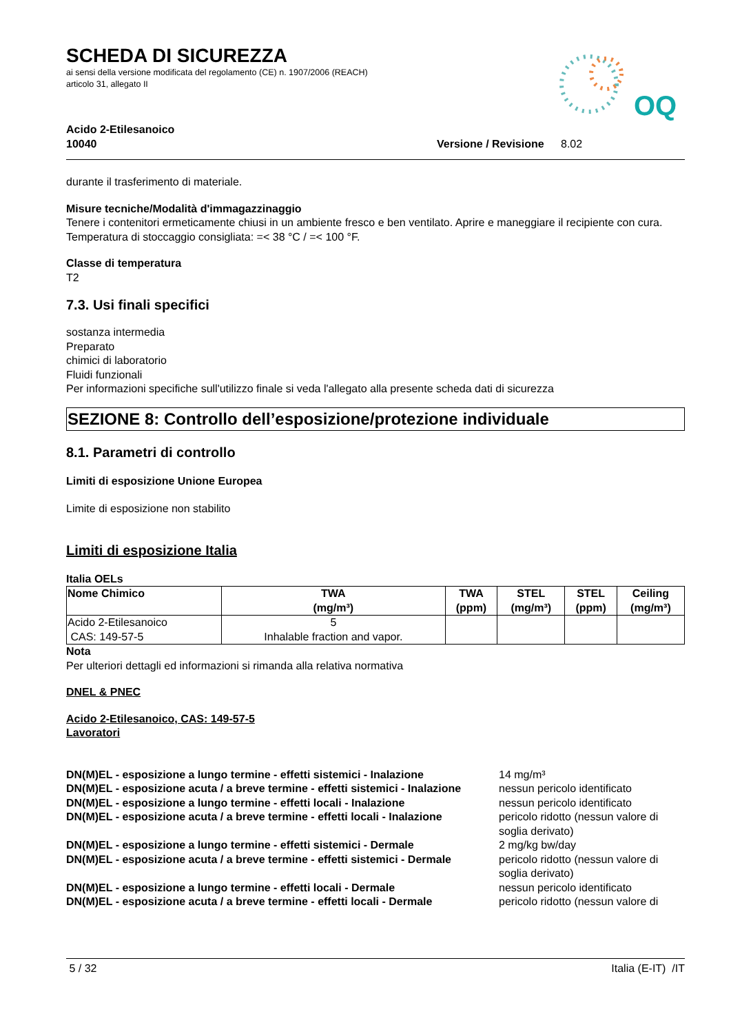SCHEDA DI SICUREZZA
ai sensi della versione modificata del regolamento (CE) n. 1907/2006 (REACH)
articolo 31, allegato II
OQ
Acido 2-Etilesanoico
10040 Versione / Revisione
8.02
durante il trasferimento di materiale.
Misure tecniche/Modalità d'immagazzinaggio
Tenere i contenitori ermeticamente chiusi in un ambiente fresco e ben ventilato. Aprire e maneggiare il recipiente con cura. Temperatura di stoccaggio consigliata: =< 38 °C / =< 100 °F.
Classe di temperatura
T2
7.3. Usi finali specifici
sostanza intermedia
Preparato
chimici di laboratorio
Fluidi funzionali
Per informazioni specifiche sull'utilizzo finale si veda l'allegato alla presente scheda dati di sicurezza
SEZIONE 8: Controllo dell’esposizione/protezione individuale
8.1. Parametri di controllo
Limiti di esposizione Unione Europea
Limite di esposizione non stabilito
Limiti di esposizione Italia
Italia OELs
| Nome Chimico | TWA (mg/m³) | TWA (ppm) | STEL (mg/m³) | STEL (ppm) | Ceiling (mg/m³) |
| --- | --- | --- | --- | --- | --- |
| Acido 2-Etilesanoico CAS: 149-57-5 | 5 Inhalable fraction and vapor. | | | | |
Nota
Per ulteriori dettagli ed informazioni si rimanda alla relativa normativa
DNEL & PNEC
Acido 2-Etilesanoico, CAS: 149-57-5
Lavoratori
| DN(M)EL - esposizione a lungo termine - effetti sistemici - Inalazione | 14 mg/m³ |
| DN(M)EL - esposizione acuta / a breve termine - effetti sistemici - Inalazione | nessun pericolo identificato |
| DN(M)EL - esposizione a lungo termine - effetti locali - Inalazione | nessun pericolo identificato |
| DN(M)EL - esposizione acuta / a breve termine - effetti locali - Inalazione | pericolo ridotto (nessun valore di soglia derivato) |
| DN(M)EL - esposizione a lungo termine - effetti sistemici - Dermale | 2 mg/kg bw/day |
| DN(M)EL - esposizione acuta / a breve termine - effetti sistemici - Dermale | pericolo ridotto (nessun valore di soglia derivato) |
| DN(M)EL - esposizione a lungo termine - effetti locali - Dermale | nessun pericolo identificato |
| DN(M)EL - esposizione acuta / a breve termine - effetti locali - Dermale | pericolo ridotto (nessun valore di |
5 / 32 Italia (E-IT) /IT